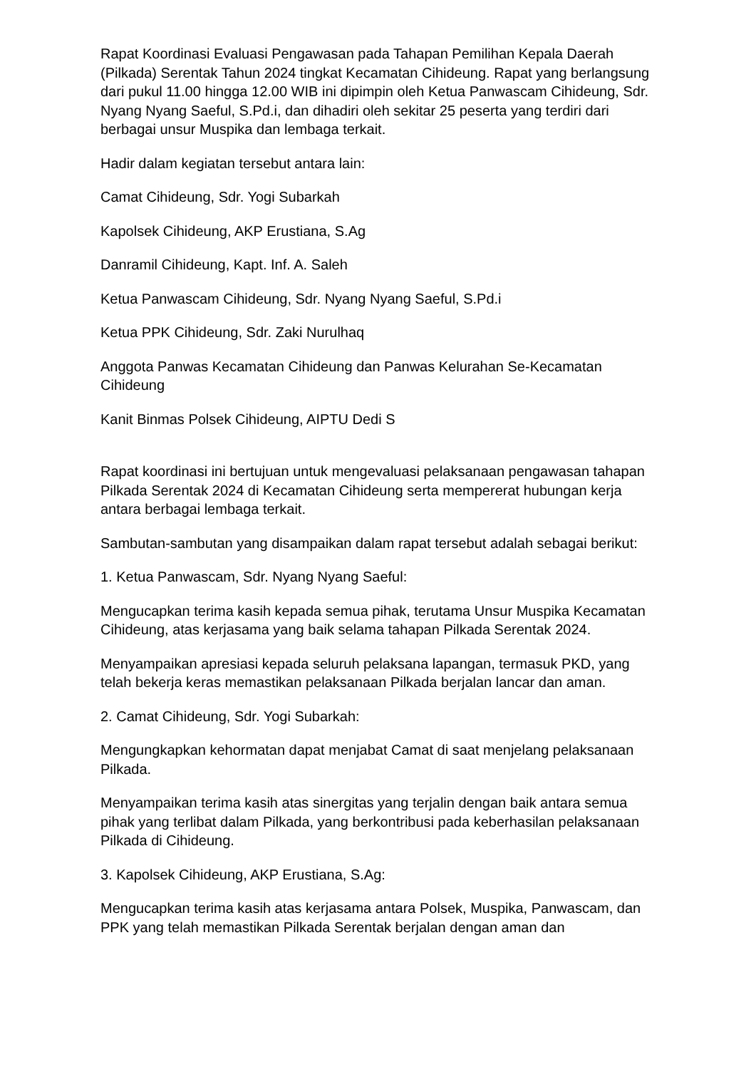Rapat Koordinasi Evaluasi Pengawasan pada Tahapan Pemilihan Kepala Daerah (Pilkada) Serentak Tahun 2024 tingkat Kecamatan Cihideung. Rapat yang berlangsung dari pukul 11.00 hingga 12.00 WIB ini dipimpin oleh Ketua Panwascam Cihideung, Sdr. Nyang Nyang Saeful, S.Pd.i, dan dihadiri oleh sekitar 25 peserta yang terdiri dari berbagai unsur Muspika dan lembaga terkait.
Hadir dalam kegiatan tersebut antara lain:
Camat Cihideung, Sdr. Yogi Subarkah
Kapolsek Cihideung, AKP Erustiana, S.Ag
Danramil Cihideung, Kapt. Inf. A. Saleh
Ketua Panwascam Cihideung, Sdr. Nyang Nyang Saeful, S.Pd.i
Ketua PPK Cihideung, Sdr. Zaki Nurulhaq
Anggota Panwas Kecamatan Cihideung dan Panwas Kelurahan Se-Kecamatan Cihideung
Kanit Binmas Polsek Cihideung, AIPTU Dedi S
Rapat koordinasi ini bertujuan untuk mengevaluasi pelaksanaan pengawasan tahapan Pilkada Serentak 2024 di Kecamatan Cihideung serta mempererat hubungan kerja antara berbagai lembaga terkait.
Sambutan-sambutan yang disampaikan dalam rapat tersebut adalah sebagai berikut:
1. Ketua Panwascam, Sdr. Nyang Nyang Saeful:
Mengucapkan terima kasih kepada semua pihak, terutama Unsur Muspika Kecamatan Cihideung, atas kerjasama yang baik selama tahapan Pilkada Serentak 2024.
Menyampaikan apresiasi kepada seluruh pelaksana lapangan, termasuk PKD, yang telah bekerja keras memastikan pelaksanaan Pilkada berjalan lancar dan aman.
2. Camat Cihideung, Sdr. Yogi Subarkah:
Mengungkapkan kehormatan dapat menjabat Camat di saat menjelang pelaksanaan Pilkada.
Menyampaikan terima kasih atas sinergitas yang terjalin dengan baik antara semua pihak yang terlibat dalam Pilkada, yang berkontribusi pada keberhasilan pelaksanaan Pilkada di Cihideung.
3. Kapolsek Cihideung, AKP Erustiana, S.Ag:
Mengucapkan terima kasih atas kerjasama antara Polsek, Muspika, Panwascam, dan PPK yang telah memastikan Pilkada Serentak berjalan dengan aman dan